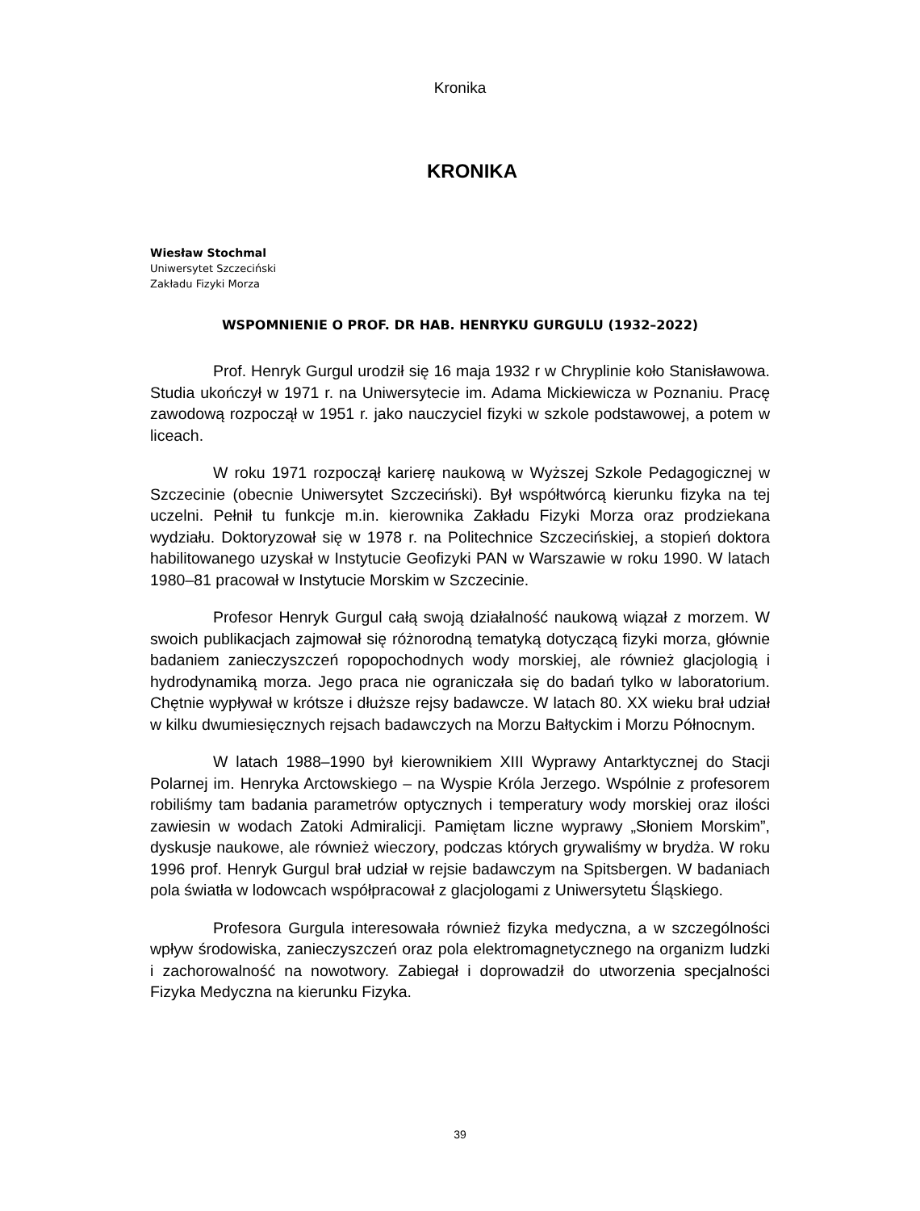Kronika
KRONIKA
Wiesław Stochmal
Uniwersytet Szczeciński
Zakładu Fizyki Morza
WSPOMNIENIE O PROF. DR HAB. HENRYKU GURGULU (1932–2022)
Prof. Henryk Gurgul urodził się 16 maja 1932 r w Chryplinie koło Stanisławowa. Studia ukończył w 1971 r. na Uniwersytecie im. Adama Mickiewicza w Poznaniu. Pracę zawodową rozpoczął w 1951 r. jako nauczyciel fizyki w szkole podstawowej, a potem w liceach.
W roku 1971 rozpoczął karierę naukową w Wyższej Szkole Pedagogicznej w Szczecinie (obecnie Uniwersytet Szczeciński). Był współtwórcą kierunku fizyka na tej uczelni. Pełnił tu funkcje m.in. kierownika Zakładu Fizyki Morza oraz prodziekana wydziału. Doktoryzował się w 1978 r. na Politechnice Szczecińskiej, a stopień doktora habilitowanego uzyskał w Instytucie Geofizyki PAN w Warszawie w roku 1990. W latach 1980–81 pracował w Instytucie Morskim w Szczecinie.
Profesor Henryk Gurgul całą swoją działalność naukową wiązał z morzem. W swoich publikacjach zajmował się różnorodną tematyką dotyczącą fizyki morza, głównie badaniem zanieczyszczeń ropopochodnych wody morskiej, ale również glacjologią i hydrodynamiką morza. Jego praca nie ograniczała się do badań tylko w laboratorium. Chętnie wypływał w krótsze i dłuższe rejsy badawcze. W latach 80. XX wieku brał udział w kilku dwumiesięcznych rejsach badawczych na Morzu Bałtyckim i Morzu Północnym.
W latach 1988–1990 był kierownikiem XIII Wyprawy Antarktycznej do Stacji Polarnej im. Henryka Arctowskiego – na Wyspie Króla Jerzego. Wspólnie z profesorem robiliśmy tam badania parametrów optycznych i temperatury wody morskiej oraz ilości zawiesin w wodach Zatoki Admiralicji. Pamiętam liczne wyprawy „Słoniem Morskim”, dyskusje naukowe, ale również wieczory, podczas których grywaliśmy w brydża. W roku 1996 prof. Henryk Gurgul brał udział w rejsie badawczym na Spitsbergen. W badaniach pola światła w lodowcach współpracował z glacjologami z Uniwersytetu Śląskiego.
Profesora Gurgula interesowała również fizyka medyczna, a w szczególności wpływ środowiska, zanieczyszczeń oraz pola elektromagnetycznego na organizm ludzki i zachorowalność na nowotwory. Zabiegał i doprowadził do utworzenia specjalności Fizyka Medyczna na kierunku Fizyka.
39